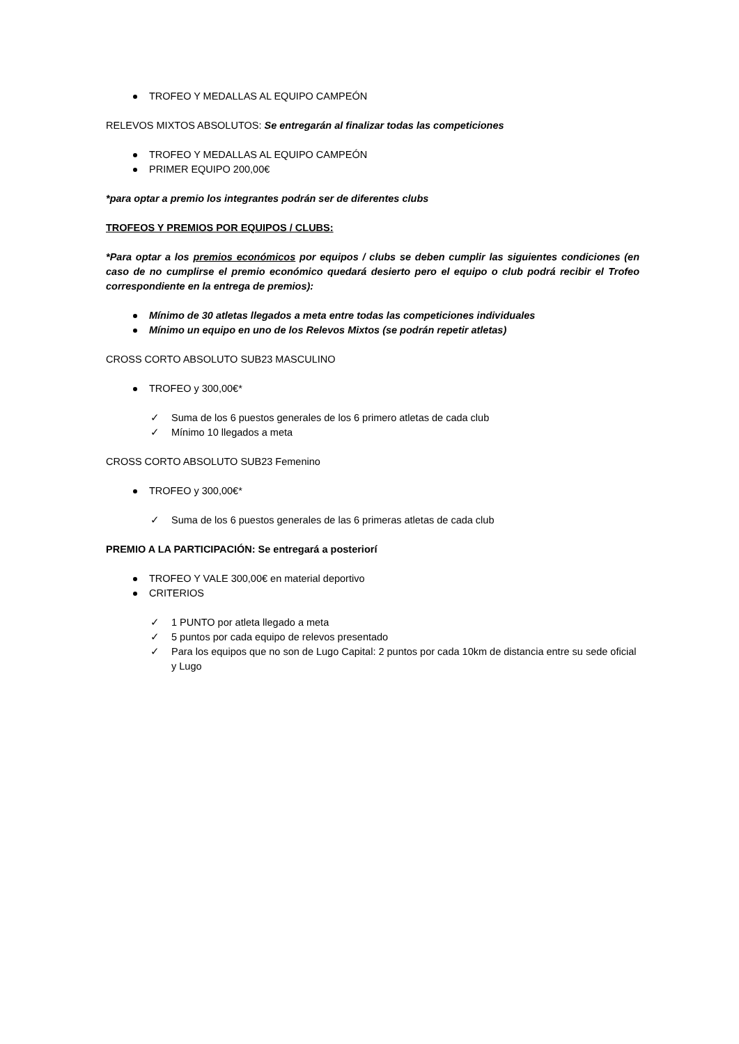TROFEO Y MEDALLAS AL EQUIPO CAMPEÓN
RELEVOS MIXTOS ABSOLUTOS: Se entregarán al finalizar todas las competiciones
TROFEO Y MEDALLAS AL EQUIPO CAMPEÓN
PRIMER EQUIPO 200,00€
*para optar a premio los integrantes podrán ser de diferentes clubs
TROFEOS Y PREMIOS POR EQUIPOS / CLUBS:
*Para optar a los premios económicos por equipos / clubs se deben cumplir las siguientes condiciones (en caso de no cumplirse el premio económico quedará desierto pero el equipo o club podrá recibir el Trofeo correspondiente en la entrega de premios):
Mínimo de 30 atletas llegados a meta entre todas las competiciones individuales
Mínimo un equipo en uno de los Relevos Mixtos (se podrán repetir atletas)
CROSS CORTO ABSOLUTO SUB23 MASCULINO
TROFEO y 300,00€*
✓ Suma de los 6 puestos generales de los 6 primero atletas de cada club
✓ Mínimo 10 llegados a meta
CROSS CORTO ABSOLUTO SUB23 Femenino
TROFEO y 300,00€*
✓ Suma de los 6 puestos generales de las 6 primeras atletas de cada club
PREMIO A LA PARTICIPACIÓN: Se entregará a posteriorí
TROFEO Y VALE 300,00€ en material deportivo
CRITERIOS
✓ 1 PUNTO por atleta llegado a meta
✓ 5 puntos por cada equipo de relevos presentado
✓ Para los equipos que no son de Lugo Capital: 2 puntos por cada 10km de distancia entre su sede oficial y Lugo